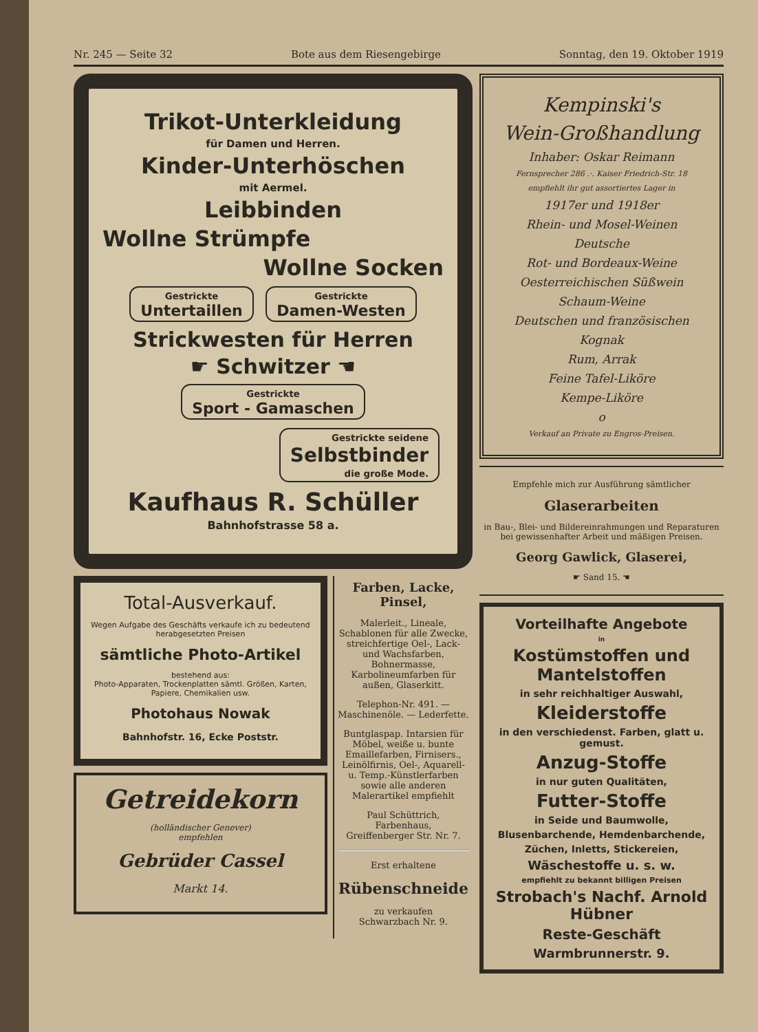Nr. 245 — Seite 32 Bote aus dem Riesengebirge Sonntag, den 19. Oktober 1919
Trikot-Unterkleidung
für Damen und Herren.
Kinder-Unterhöschen
mit Aermel.
Leibbinden
Wollne Strümpfe
Wollne Socken
Gestrickte
Untertaillen Gestrickte
Damen-Westen
Strickwesten für Herren
☛ Schwitzer ☚
Gestrickte
Sport - Gamaschen
Gestrickte seidene
Selbstbinder
die große Mode.
Kaufhaus R. Schüller
Bahnhofstrasse 58 a.
Total-Ausverkauf.
Wegen Aufgabe des Geschäfts verkaufe ich zu bedeutend herabgesetzten Preisen
sämtliche Photo-Artikel
bestehend aus:
Photo-Apparaten, Trockenplatten sämtl. Größen, Karten, Papiere, Chemikalien usw.
Photohaus Nowak
Bahnhofstr. 16, Ecke Poststr.
Getreidekorn
(holländischer Genever)
empfehlen
Gebrüder Cassel
Markt 14.
Farben, Lacke, Pinsel,
Malerleit., Lineale, Schablonen für alle Zwecke, streichfertige Oel-, Lack- und Wachsfarben, Bohnermasse, Karbolineumfarben für außen, Glaserkitt.
Telephon-Nr. 491. — Maschinenöle. — Lederfette.
Buntglaspap. Intarsien für Möbel, weiße u. bunte Emaillefarben, Firnisers., Leinölfirnis, Oel-, Aquarell- u. Temp.-Künstlerfarben sowie alle anderen Malerartikel empfiehlt
Paul Schüttrich,
Farbenhaus,
Greiffenberger Str. Nr. 7.
Erst erhaltene
Rübenschneide
zu verkaufen
Schwarzbach Nr. 9.
Kempinski's
Wein-Großhandlung
Inhaber: Oskar Reimann
Fernsprecher 286 .·. Kaiser Friedrich-Str. 18
empfiehlt ihr gut assortiertes Lager in
1917er und 1918er
Rhein- und Mosel-Weinen
Deutsche
Rot- und Bordeaux-Weine
Oesterreichischen Süßwein
Schaum-Weine
Deutschen und französischen
Kognak
Rum, Arrak
Feine Tafel-Liköre
Kempe-Liköre
o
Verkauf an Private zu Engros-Preisen.
Empfehle mich zur Ausführung sämtlicher
Glaserarbeiten
in Bau-, Blei- und Bildereinrahmungen und Reparaturen bei gewissenhafter Arbeit und mäßigen Preisen.
Georg Gawlick, Glaserei,
☛ Sand 15. ☚
Vorteilhafte Angebote
in
Kostümstoffen und Mantelstoffen
in sehr reichhaltiger Auswahl,
Kleiderstoffe
in den verschiedenst. Farben, glatt u. gemust.
Anzug-Stoffe
in nur guten Qualitäten,
Futter-Stoffe
in Seide und Baumwolle,
Blusenbarchende, Hemdenbarchende,
Züchen, Inletts, Stickereien,
Wäschestoffe u. s. w.
empfiehlt zu bekannt billigen Preisen
Strobach's Nachf. Arnold Hübner
Reste-Geschäft
Warmbrunnerstr. 9.